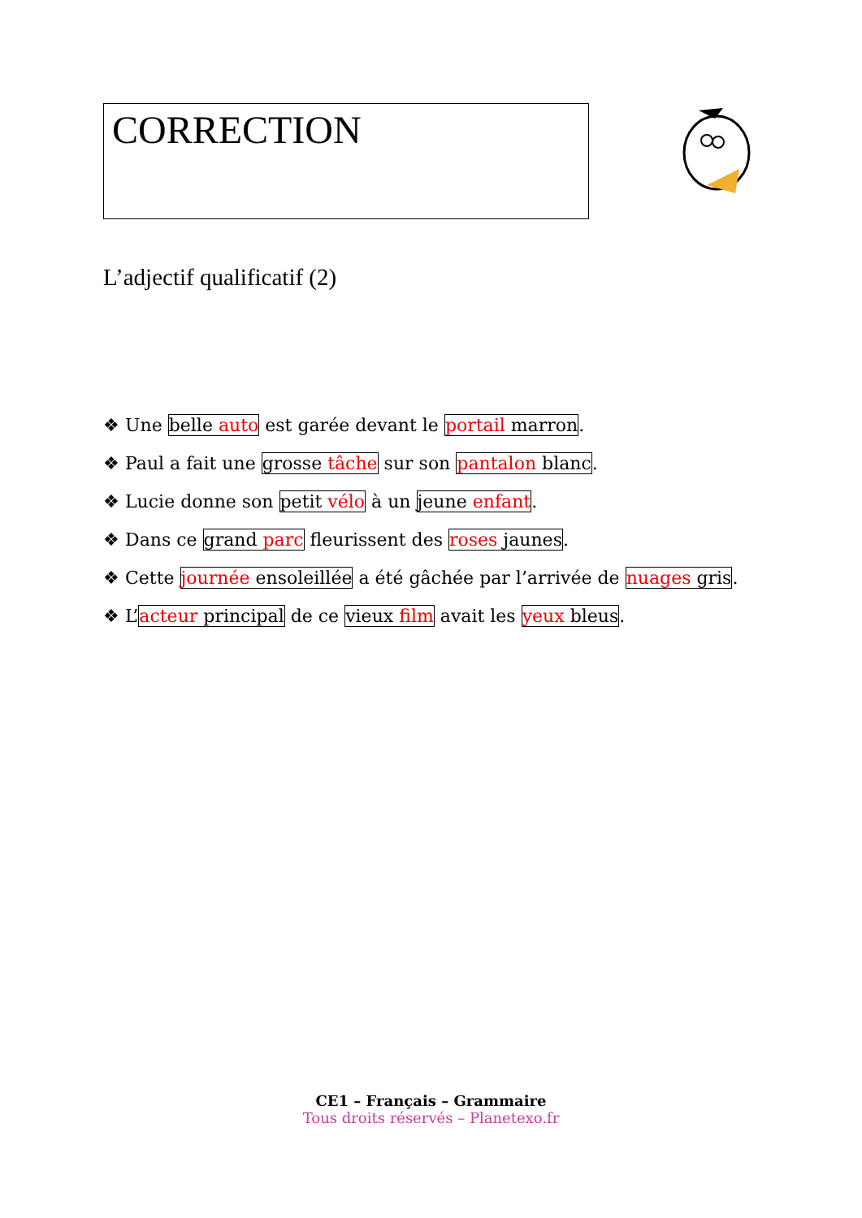CORRECTION
L’adjectif qualificatif (2)
❖ Une belle auto est garée devant le portail marron.
❖ Paul a fait une grosse tâche sur son pantalon blanc.
❖ Lucie donne son petit vélo à un jeune enfant.
❖ Dans ce grand parc fleurissent des roses jaunes.
❖ Cette journée ensoleillée a été gâchée par l’arrivée de nuages gris.
❖ L’acteur principal de ce vieux film avait les yeux bleus.
CE1 – Français – Grammaire
Tous droits réservés – Planetexo.fr